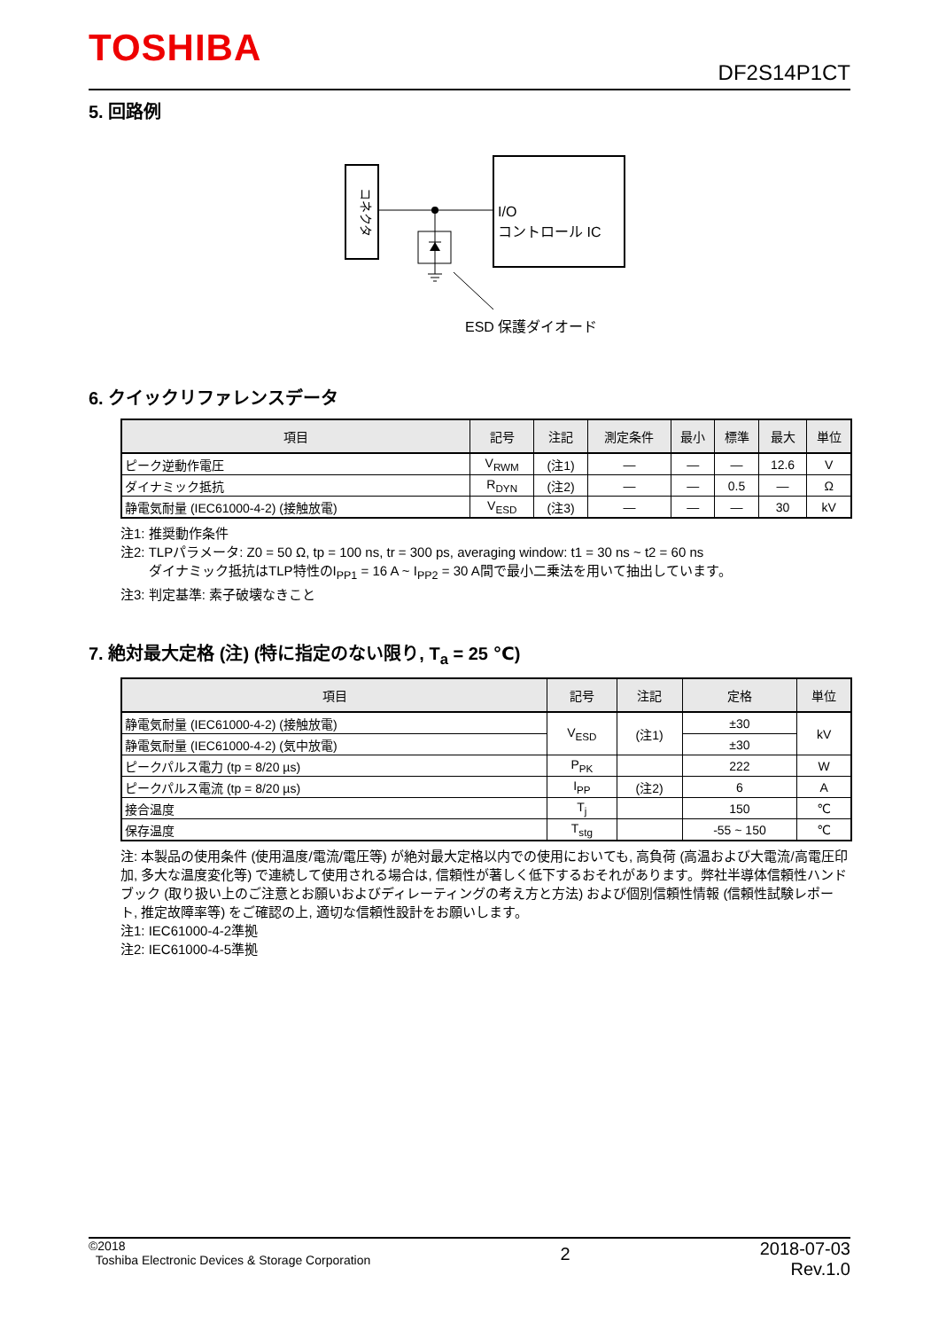TOSHIBA
DF2S14P1CT
5. 回路例
コネクタ
I/O
コントロール IC
ESD 保護ダイオード
6. クイックリファレンスデータ
| 項目 | 記号 | 注記 | 測定条件 | 最小 | 標準 | 最大 | 単位 |
| --- | --- | --- | --- | --- | --- | --- | --- |
| ピーク逆動作電圧 | V<sub>RWM</sub> | (注1) | — | — | — | 12.6 | V |
| ダイナミック抵抗 | R<sub>DYN</sub> | (注2) | — | — | 0.5 | — | Ω |
| 静電気耐量 (IEC61000-4-2) (接触放電) | V<sub>ESD</sub> | (注3) | — | — | — | 30 | kV |
注1: 推奨動作条件
注2: TLPパラメータ: Z0 = 50 Ω, tp = 100 ns, tr = 300 ps, averaging window: t1 = 30 ns ~ t2 = 60 ns
ダイナミック抵抗はTLP特性のI<sub>PP1</sub> = 16 A ~ I<sub>PP2</sub> = 30 A間で最小二乗法を用いて抽出しています。
注3: 判定基準: 素子破壊なきこと
7. 絶対最大定格 (注) (特に指定のない限り, T<sub>a</sub> = 25 ℃)
| 項目 | 記号 | 注記 | 定格 | 単位 |
| --- | --- | --- | --- | --- |
| 静電気耐量 (IEC61000-4-2) (接触放電) | V<sub>ESD</sub> | (注1) | ±30 | kV |
| 静電気耐量 (IEC61000-4-2) (気中放電) | | | ±30 | |
| ピークパルス電力 (tp = 8/20 µs) | P<sub>PK</sub> | | 222 | W |
| ピークパルス電流 (tp = 8/20 µs) | I<sub>PP</sub> | (注2) | 6 | A |
| 接合温度 | T<sub>j</sub> | | 150 | ℃ |
| 保存温度 | T<sub>stg</sub> | | -55 ~ 150 | ℃ |
注: 本製品の使用条件 (使用温度/電流/電圧等) が絶対最大定格以内での使用においても, 高負荷 (高温および大電流/高電圧印加, 多大な温度変化等) で連続して使用される場合は, 信頼性が著しく低下するおそれがあります。弊社半導体信頼性ハンドブック (取り扱い上のご注意とお願いおよびディレーティングの考え方と方法) および個別信頼性情報 (信頼性試験レポート, 推定故障率等) をご確認の上, 適切な信頼性設計をお願いします。
注1: IEC61000-4-2準拠
注2: IEC61000-4-5準拠
©2018
Toshiba Electronic Devices & Storage Corporation
2
2018-07-03
Rev.1.0